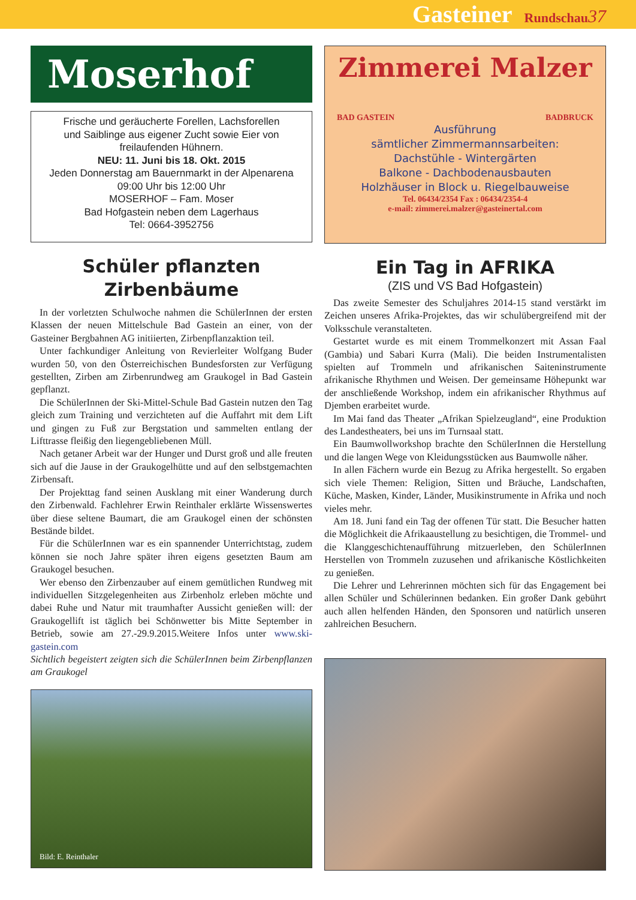Gasteiner Rundschau 37
Moserhof
Frische und geräucherte Forellen, Lachsforellen
und Saiblinge aus eigener Zucht sowie Eier von
freilaufenden Hühnern.
NEU: 11. Juni bis 18. Okt. 2015
Jeden Donnerstag am Bauernmarkt in der Alpenarena
09:00 Uhr bis 12:00 Uhr
MOSERHOF – Fam. Moser
Bad Hofgastein neben dem Lagerhaus
Tel: 0664-3952756
Schüler pflanzten
Zirbenbäume
In der vorletzten Schulwoche nahmen die SchülerInnen der ersten Klassen der neuen Mittelschule Bad Gastein an einer, von der Gasteiner Bergbahnen AG initiierten, Zirbenpflanzaktion teil.
Unter fachkundiger Anleitung von Revierleiter Wolfgang Buder wurden 50, von den Österreichischen Bundesforsten zur Verfügung gestellten, Zirben am Zirbenrundweg am Graukogel in Bad Gastein gepflanzt.
Die SchülerInnen der Ski-Mittel-Schule Bad Gastein nutzen den Tag gleich zum Training und verzichteten auf die Auffahrt mit dem Lift und gingen zu Fuß zur Bergstation und sammelten entlang der Lifttrasse fleißig den liegengebliebenen Müll.
Nach getaner Arbeit war der Hunger und Durst groß und alle freuten sich auf die Jause in der Graukogelhütte und auf den selbstgemachten Zirbensaft.
Der Projekttag fand seinen Ausklang mit einer Wanderung durch den Zirbenwald. Fachlehrer Erwin Reinthaler erklärte Wissenswertes über diese seltene Baumart, die am Graukogel einen der schönsten Bestände bildet.
Für die SchülerInnen war es ein spannender Unterrichtstag, zudem können sie noch Jahre später ihren eigens gesetzten Baum am Graukogel besuchen.
Wer ebenso den Zirbenzauber auf einem gemütlichen Rundweg mit individuellen Sitzgelegenheiten aus Zirbenholz erleben möchte und dabei Ruhe und Natur mit traumhafter Aussicht genießen will: der Graukogellift ist täglich bei Schönwetter bis Mitte September in Betrieb, sowie am 27.-29.9.2015.Weitere Infos unter www.ski-gastein.com
Sichtlich begeistert zeigten sich die SchülerInnen beim Zirbenpflanzen am Graukogel
Bild: E. Reinthaler
Zimmerei Malzer
BAD GASTEIN BADBRUCK
Ausführung
sämtlicher Zimmermannsarbeiten:
Dachstühle - Wintergärten
Balkone - Dachbodenausbauten
Holzhäuser in Block u. Riegelbauweise
Tel. 06434/2354 Fax : 06434/2354-4
e-mail: zimmerei.malzer@gasteinertal.com
Ein Tag in AFRIKA
(ZIS und VS Bad Hofgastein)
Das zweite Semester des Schuljahres 2014-15 stand verstärkt im Zeichen unseres Afrika-Projektes, das wir schulübergreifend mit der Volksschule veranstalteten.
Gestartet wurde es mit einem Trommelkonzert mit Assan Faal (Gambia) und Sabari Kurra (Mali). Die beiden Instrumentalisten spielten auf Trommeln und afrikanischen Saiteninstrumente afrikanische Rhythmen und Weisen. Der gemeinsame Höhepunkt war der anschließende Workshop, indem ein afrikanischer Rhythmus auf Djemben erarbeitet wurde.
Im Mai fand das Theater „Afrikan Spielzeugland“, eine Produktion des Landestheaters, bei uns im Turnsaal statt.
Ein Baumwollworkshop brachte den SchülerInnen die Herstellung und die langen Wege von Kleidungsstücken aus Baumwolle näher.
In allen Fächern wurde ein Bezug zu Afrika hergestellt. So ergaben sich viele Themen: Religion, Sitten und Bräuche, Landschaften, Küche, Masken, Kinder, Länder, Musikinstrumente in Afrika und noch vieles mehr.
Am 18. Juni fand ein Tag der offenen Tür statt. Die Besucher hatten die Möglichkeit die Afrikaaustellung zu besichtigen, die Trommel- und die Klanggeschichtenaufführung mitzuerleben, den SchülerInnen Herstellen von Trommeln zuzusehen und afrikanische Köstlichkeiten zu genießen.
Die Lehrer und Lehrerinnen möchten sich für das Engagement bei allen Schüler und Schülerinnen bedanken. Ein großer Dank gebührt auch allen helfenden Händen, den Sponsoren und natürlich unseren zahlreichen Besuchern.